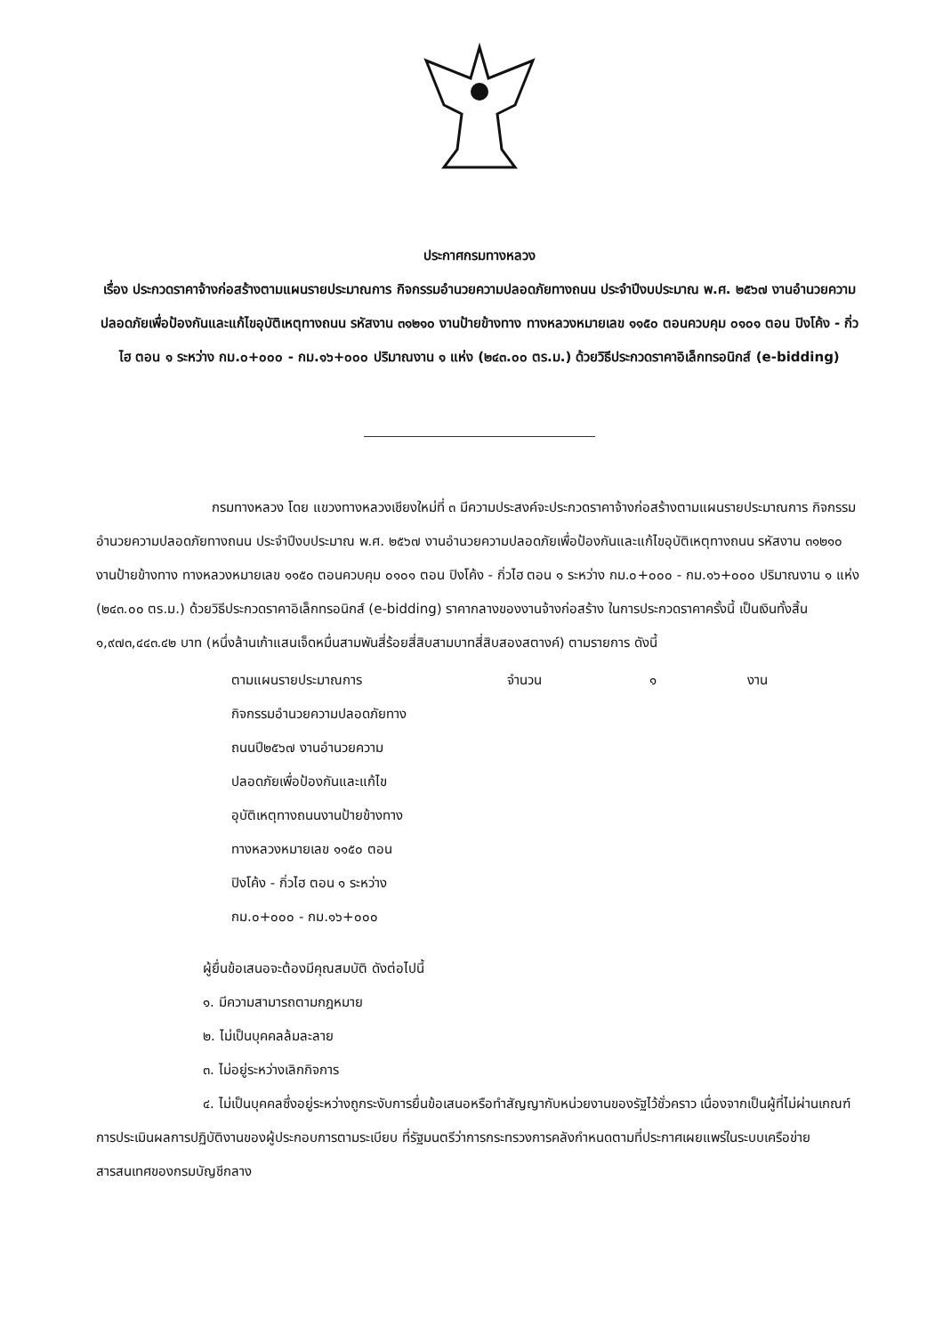ประกาศกรมทางหลวง
เรื่อง ประกวดราคาจ้างก่อสร้างตามแผนรายประมาณการ กิจกรรมอำนวยความปลอดภัยทางถนน ประจำปีงบประมาณ พ.ศ. ๒๕๖๗ งานอำนวยความปลอดภัยเพื่อป้องกันและแก้ไขอุบัติเหตุทางถนน รหัสงาน ๓๑๒๑๐ งานป้ายข้างทาง ทางหลวงหมายเลข ๑๑๕๐ ตอนควบคุม ๐๑๐๑ ตอน ปิงโค้ง - กิ่วไฮ ตอน ๑ ระหว่าง กม.๐+๐๐๐ - กม.๑๖+๐๐๐ ปริมาณงาน ๑ แห่ง (๒๔๓.๐๐ ตร.ม.) ด้วยวิธีประกวดราคาอิเล็กทรอนิกส์ (e-bidding)
กรมทางหลวง โดย แขวงทางหลวงเชียงใหม่ที่ ๓ มีความประสงค์จะประกวดราคาจ้างก่อสร้างตามแผนรายประมาณการ กิจกรรมอำนวยความปลอดภัยทางถนน ประจำปีงบประมาณ พ.ศ. ๒๕๖๗ งานอำนวยความปลอดภัยเพื่อป้องกันและแก้ไขอุบัติเหตุทางถนน รหัสงาน ๓๑๒๑๐ งานป้ายข้างทาง ทางหลวงหมายเลข ๑๑๕๐ ตอนควบคุม ๐๑๐๑ ตอน ปิงโค้ง - กิ่วไฮ ตอน ๑ ระหว่าง กม.๐+๐๐๐ - กม.๑๖+๐๐๐ ปริมาณงาน ๑ แห่ง (๒๔๓.๐๐ ตร.ม.) ด้วยวิธีประกวดราคาอิเล็กทรอนิกส์ (e-bidding) ราคากลางของงานจ้างก่อสร้าง ในการประกวดราคาครั้งนี้ เป็นเงินทั้งสิ้น ๑,๙๗๓,๔๔๓.๔๒ บาท (หนึ่งล้านเก้าแสนเจ็ดหมื่นสามพันสี่ร้อยสี่สิบสามบาทสี่สิบสองสตางค์) ตามรายการ ดังนี้
ตามแผนรายประมาณการ
กิจกรรมอำนวยความปลอดภัยทาง
ถนนปี๒๕๖๗ งานอำนวยความ
ปลอดภัยเพื่อป้องกันและแก้ไข
อุบัติเหตุทางถนนงานป้ายข้างทาง
ทางหลวงหมายเลข ๑๑๕๐ ตอน
ปิงโค้ง - กิ่วไฮ ตอน ๑ ระหว่าง
กม.๐+๐๐๐ - กม.๑๖+๐๐๐
จำนวน ๑ งาน
ผู้ยื่นข้อเสนอจะต้องมีคุณสมบัติ ดังต่อไปนี้
๑. มีความสามารถตามกฎหมาย
๒. ไม่เป็นบุคคลล้มละลาย
๓. ไม่อยู่ระหว่างเลิกกิจการ
๔. ไม่เป็นบุคคลซึ่งอยู่ระหว่างถูกระงับการยื่นข้อเสนอหรือทำสัญญากับหน่วยงานของรัฐไว้ชั่วคราว เนื่องจากเป็นผู้ที่ไม่ผ่านเกณฑ์การประเมินผลการปฏิบัติงานของผู้ประกอบการตามระเบียบ ที่รัฐมนตรีว่าการกระทรวงการคลังกำหนดตามที่ประกาศเผยแพร่ในระบบเครือข่ายสารสนเทศของกรมบัญชีกลาง